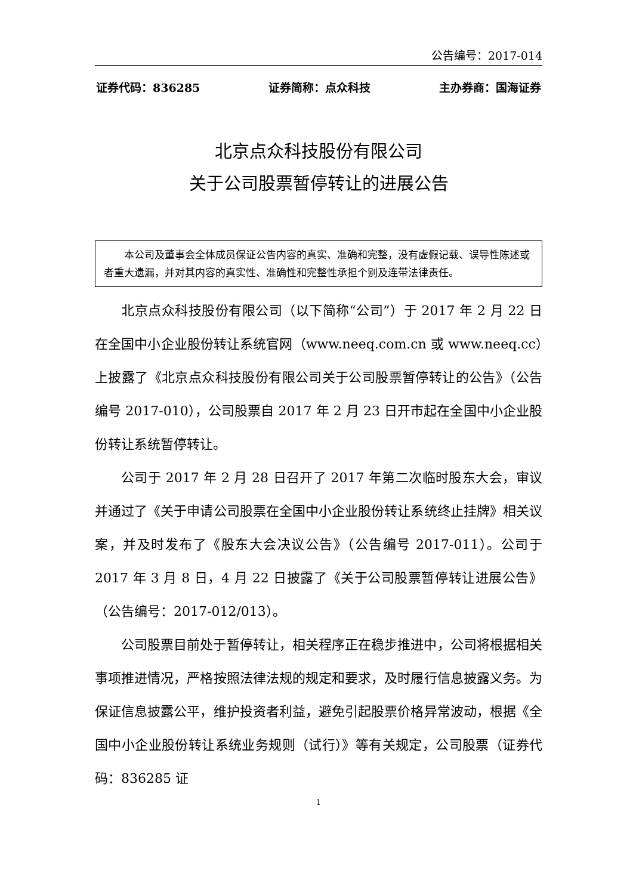公告编号：2017-014
证券代码：836285 证券简称：点众科技 主办券商：国海证券
北京点众科技股份有限公司
关于公司股票暂停转让的进展公告
本公司及董事会全体成员保证公告内容的真实、准确和完整，没有虚假记载、误导性陈述或者重大遗漏，并对其内容的真实性、准确性和完整性承担个别及连带法律责任。
北京点众科技股份有限公司（以下简称“公司”）于 2017 年 2 月 22 日在全国中小企业股份转让系统官网（www.neeq.com.cn 或 www.neeq.cc）上披露了《北京点众科技股份有限公司关于公司股票暂停转让的公告》（公告编号 2017-010），公司股票自 2017 年 2 月 23 日开市起在全国中小企业股份转让系统暂停转让。
公司于 2017 年 2 月 28 日召开了 2017 年第二次临时股东大会，审议并通过了《关于申请公司股票在全国中小企业股份转让系统终止挂牌》相关议案，并及时发布了《股东大会决议公告》（公告编号 2017-011）。公司于 2017 年 3 月 8 日，4 月 22 日披露了《关于公司股票暂停转让进展公告》（公告编号：2017-012/013）。
公司股票目前处于暂停转让，相关程序正在稳步推进中，公司将根据相关事项推进情况，严格按照法律法规的规定和要求，及时履行信息披露义务。为保证信息披露公平，维护投资者利益，避免引起股票价格异常波动，根据《全国中小企业股份转让系统业务规则（试行）》等有关规定，公司股票（证券代码：836285 证
1